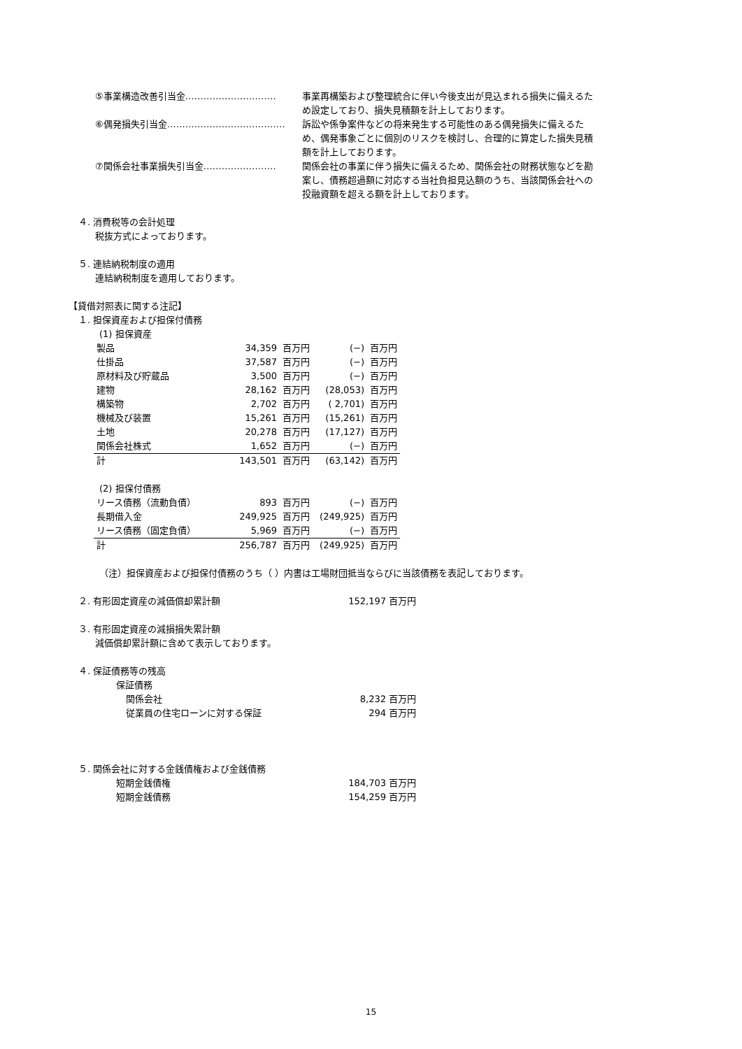⑤事業構造改善引当金………………………… 事業再構築および整理統合に伴い今後支出が見込まれる損失に備えるため設定しており、損失見積額を計上しております。
⑥偶発損失引当金………………………………… 訴訟や係争案件などの将来発生する可能性のある偶発損失に備えるため、偶発事象ごとに個別のリスクを検討し、合理的に算定した損失見積額を計上しております。
⑦関係会社事業損失引当金…………………… 関係会社の事業に伴う損失に備えるため、関係会社の財務状態などを勘案し、債務超過額に対応する当社負担見込額のうち、当該関係会社への投融資額を超える額を計上しております。
４. 消費税等の会計処理
税抜方式によっております。
５. 連結納税制度の適用
連結納税制度を適用しております。
【貸借対照表に関する注記】
１. 担保資産および担保付債務
(1) 担保資産
| 製品 | 34,359 | 百万円 | (−) | 百万円 |
| 仕掛品 | 37,587 | 百万円 | (−) | 百万円 |
| 原材料及び貯蔵品 | 3,500 | 百万円 | (−) | 百万円 |
| 建物 | 28,162 | 百万円 | (28,053) | 百万円 |
| 構築物 | 2,702 | 百万円 | ( 2,701) | 百万円 |
| 機械及び装置 | 15,261 | 百万円 | (15,261) | 百万円 |
| 土地 | 20,278 | 百万円 | (17,127) | 百万円 |
| 関係会社株式 | 1,652 | 百万円 | (−) | 百万円 |
| 計 | 143,501 | 百万円 | (63,142) | 百万円 |
(2) 担保付債務
| リース債務（流動負債） | 893 | 百万円 | (−) | 百万円 |
| 長期借入金 | 249,925 | 百万円 | (249,925) | 百万円 |
| リース債務（固定負債） | 5,969 | 百万円 | (−) | 百万円 |
| 計 | 256,787 | 百万円 | (249,925) | 百万円 |
（注）担保資産および担保付債務のうち（ ）内書は工場財団抵当ならびに当該債務を表記しております。
２. 有形固定資産の減価償却累計額 152,197 百万円
３. 有形固定資産の減損損失累計額
減価償却累計額に含めて表示しております。
４. 保証債務等の残高
保証債務
関係会社 8,232 百万円
従業員の住宅ローンに対する保証 294 百万円
５. 関係会社に対する金銭債権および金銭債務
短期金銭債権 184,703 百万円
短期金銭債務 154,259 百万円
15